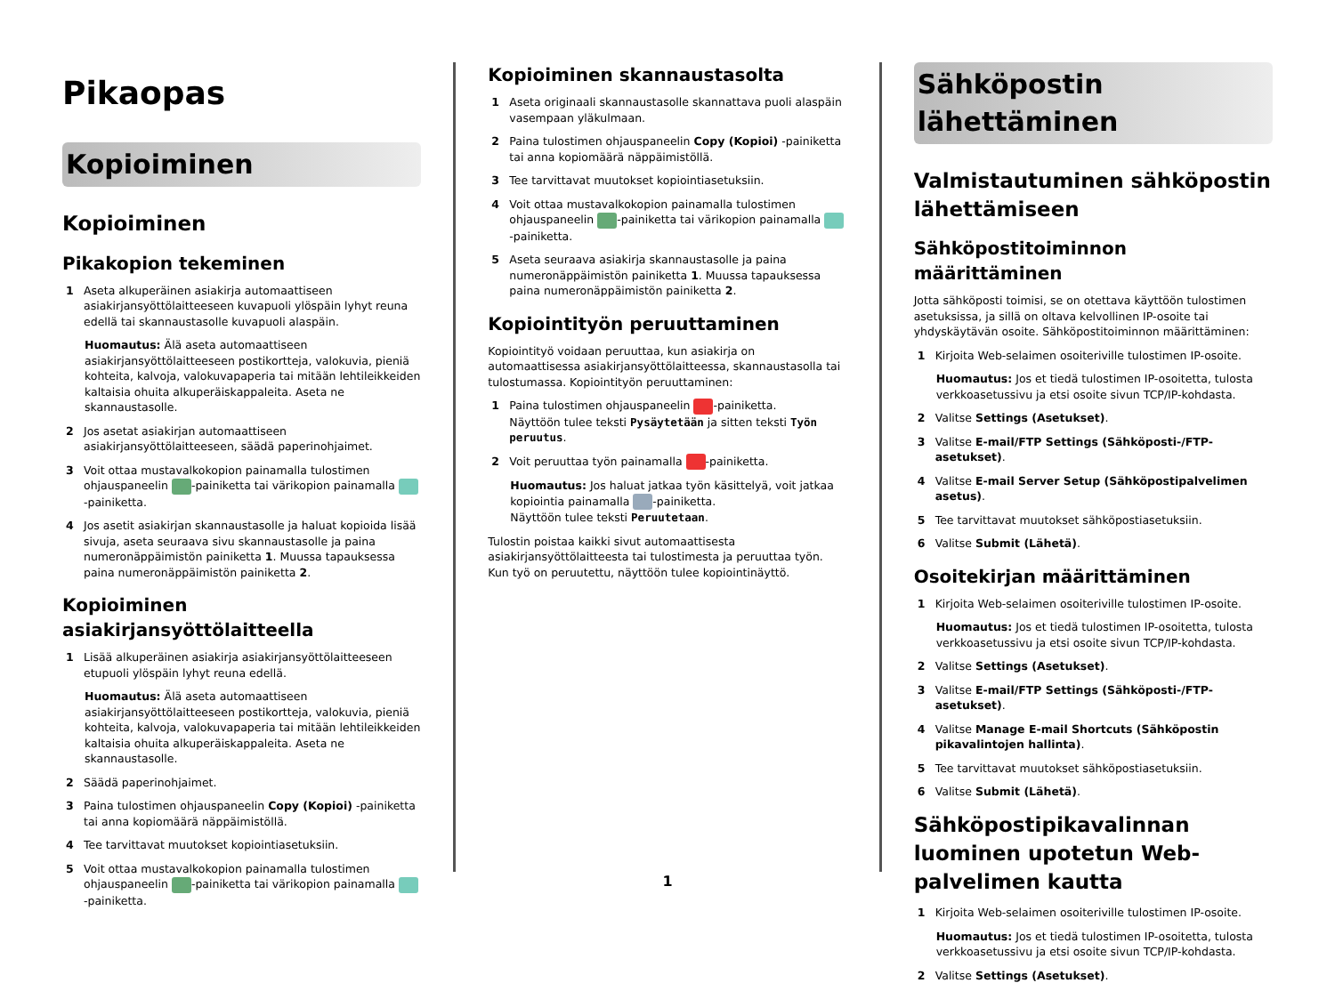Pikaopas
Kopioiminen
Kopioiminen
Pikakopion tekeminen
1 Aseta alkuperäinen asiakirja automaattiseen asiakirjansyöttölaitteeseen kuvapuoli ylöspäin lyhyt reuna edellä tai skannaustasolle kuvapuoli alaspäin.
Huomautus: Älä aseta automaattiseen asiakirjansyöttölaitteeseen postikortteja, valokuvia, pieniä kohteita, kalvoja, valokuvapaperia tai mitään lehtileikkeiden kaltaisia ohuita alkuperäiskappaleita. Aseta ne skannaustasolle.
2 Jos asetat asiakirjan automaattiseen asiakirjansyöttölaitteeseen, säädä paperinohjaimet.
3 Voit ottaa mustavalkokopion painamalla tulostimen ohjauspaneelin -painiketta tai värikopion painamalla -painiketta.
4 Jos asetit asiakirjan skannaustasolle ja haluat kopioida lisää sivuja, aseta seuraava sivu skannaustasolle ja paina numeronäppäimistön painiketta 1. Muussa tapauksessa paina numeronäppäimistön painiketta 2.
Kopioiminen asiakirjansyöttölaitteella
1 Lisää alkuperäinen asiakirja asiakirjansyöttölaitteeseen etupuoli ylöspäin lyhyt reuna edellä.
Huomautus: Älä aseta automaattiseen asiakirjansyöttölaitteeseen postikortteja, valokuvia, pieniä kohteita, kalvoja, valokuvapaperia tai mitään lehtileikkeiden kaltaisia ohuita alkuperäiskappaleita. Aseta ne skannaustasolle.
2 Säädä paperinohjaimet.
3 Paina tulostimen ohjauspaneelin Copy (Kopioi) -painiketta tai anna kopiomäärä näppäimistöllä.
4 Tee tarvittavat muutokset kopiointiasetuksiin.
5 Voit ottaa mustavalkokopion painamalla tulostimen ohjauspaneelin -painiketta tai värikopion painamalla -painiketta.
Kopioiminen skannaustasolta
1 Aseta originaali skannaustasolle skannattava puoli alaspäin vasempaan yläkulmaan.
2 Paina tulostimen ohjauspaneelin Copy (Kopioi) -painiketta tai anna kopiomäärä näppäimistöllä.
3 Tee tarvittavat muutokset kopiointiasetuksiin.
4 Voit ottaa mustavalkokopion painamalla tulostimen ohjauspaneelin -painiketta tai värikopion painamalla -painiketta.
5 Aseta seuraava asiakirja skannaustasolle ja paina numeronäppäimistön painiketta 1. Muussa tapauksessa paina numeronäppäimistön painiketta 2.
Kopiointityön peruuttaminen
Kopiointityö voidaan peruuttaa, kun asiakirja on automaattisessa asiakirjansyöttölaitteessa, skannaustasolla tai tulostumassa. Kopiointityön peruuttaminen:
1 Paina tulostimen ohjauspaneelin -painiketta.
Näyttöön tulee teksti Pysäytetään ja sitten teksti Työn peruutus.
2 Voit peruuttaa työn painamalla -painiketta.
Huomautus: Jos haluat jatkaa työn käsittelyä, voit jatkaa kopiointia painamalla -painiketta.
Näyttöön tulee teksti Peruutetaan.
Tulostin poistaa kaikki sivut automaattisesta asiakirjansyöttölaitteesta tai tulostimesta ja peruuttaa työn. Kun työ on peruutettu, näyttöön tulee kopiointinäyttö.
Sähköpostin lähettäminen
Valmistautuminen sähköpostin lähettämiseen
Sähköpostitoiminnon määrittäminen
Jotta sähköposti toimisi, se on otettava käyttöön tulostimen asetuksissa, ja sillä on oltava kelvollinen IP-osoite tai yhdyskäytävän osoite. Sähköpostitoiminnon määrittäminen:
1 Kirjoita Web-selaimen osoiteriville tulostimen IP-osoite.
Huomautus: Jos et tiedä tulostimen IP-osoitetta, tulosta verkkoasetussivu ja etsi osoite sivun TCP/IP-kohdasta.
2 Valitse Settings (Asetukset).
3 Valitse E-mail/FTP Settings (Sähköposti-/FTP-asetukset).
4 Valitse E-mail Server Setup (Sähköpostipalvelimen asetus).
5 Tee tarvittavat muutokset sähköpostiasetuksiin.
6 Valitse Submit (Lähetä).
Osoitekirjan määrittäminen
1 Kirjoita Web-selaimen osoiteriville tulostimen IP-osoite.
Huomautus: Jos et tiedä tulostimen IP-osoitetta, tulosta verkkoasetussivu ja etsi osoite sivun TCP/IP-kohdasta.
2 Valitse Settings (Asetukset).
3 Valitse E-mail/FTP Settings (Sähköposti-/FTP-asetukset).
4 Valitse Manage E-mail Shortcuts (Sähköpostin pikavalintojen hallinta).
5 Tee tarvittavat muutokset sähköpostiasetuksiin.
6 Valitse Submit (Lähetä).
Sähköpostipikavalinnan luominen upotetun Web-palvelimen kautta
1 Kirjoita Web-selaimen osoiteriville tulostimen IP-osoite.
Huomautus: Jos et tiedä tulostimen IP-osoitetta, tulosta verkkoasetussivu ja etsi osoite sivun TCP/IP-kohdasta.
2 Valitse Settings (Asetukset).
1